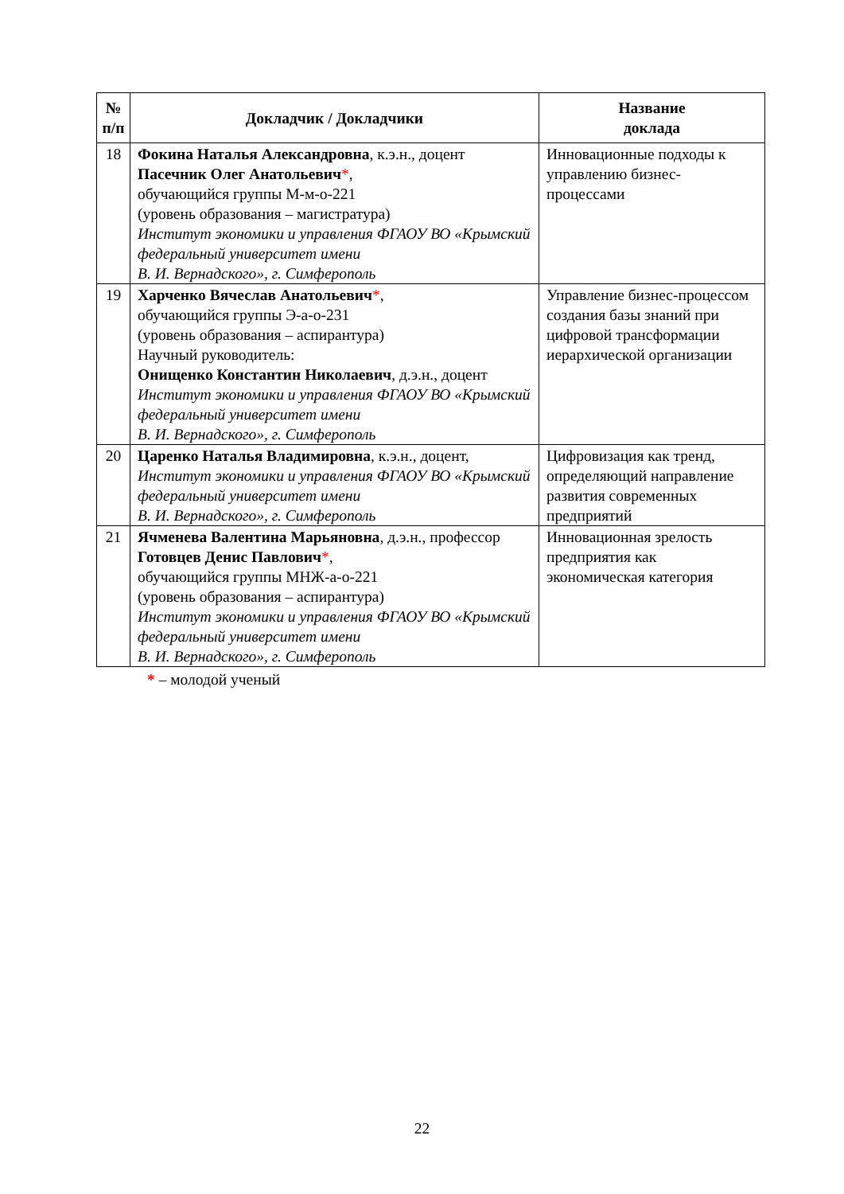| № п/п | Докладчик / Докладчики | Название доклада |
| --- | --- | --- |
| 18 | Фокина Наталья Александровна , к.э.н., доцент Пасечник Олег Анатольевич * , обучающийся группы М-м-о-221 (уровень образования – магистратура) Институт экономики и управления ФГАОУ ВО «Крымский федеральный университет имени В. И. Вернадского», г. Симферополь | Инновационные подходы к управлению бизнес-процессами |
| 19 | Харченко Вячеслав Анатольевич * , обучающийся группы Э-а-о-231 (уровень образования – аспирантура) Научный руководитель: Онищенко Константин Николаевич , д.э.н., доцент Институт экономики и управления ФГАОУ ВО «Крымский федеральный университет имени В. И. Вернадского», г. Симферополь | Управление бизнес-процессом создания базы знаний при цифровой трансформации иерархической организации |
| 20 | Царенко Наталья Владимировна , к.э.н., доцент, Институт экономики и управления ФГАОУ ВО «Крымский федеральный университет имени В. И. Вернадского», г. Симферополь | Цифровизация как тренд, определяющий направление развития современных предприятий |
| 21 | Ячменева Валентина Марьяновна , д.э.н., профессор Готовцев Денис Павлович * , обучающийся группы МНЖ-а-о-221 (уровень образования – аспирантура) Институт экономики и управления ФГАОУ ВО «Крымский федеральный университет имени В. И. Вернадского», г. Симферополь | Инновационная зрелость предприятия как экономическая категория |
* – молодой ученый
22